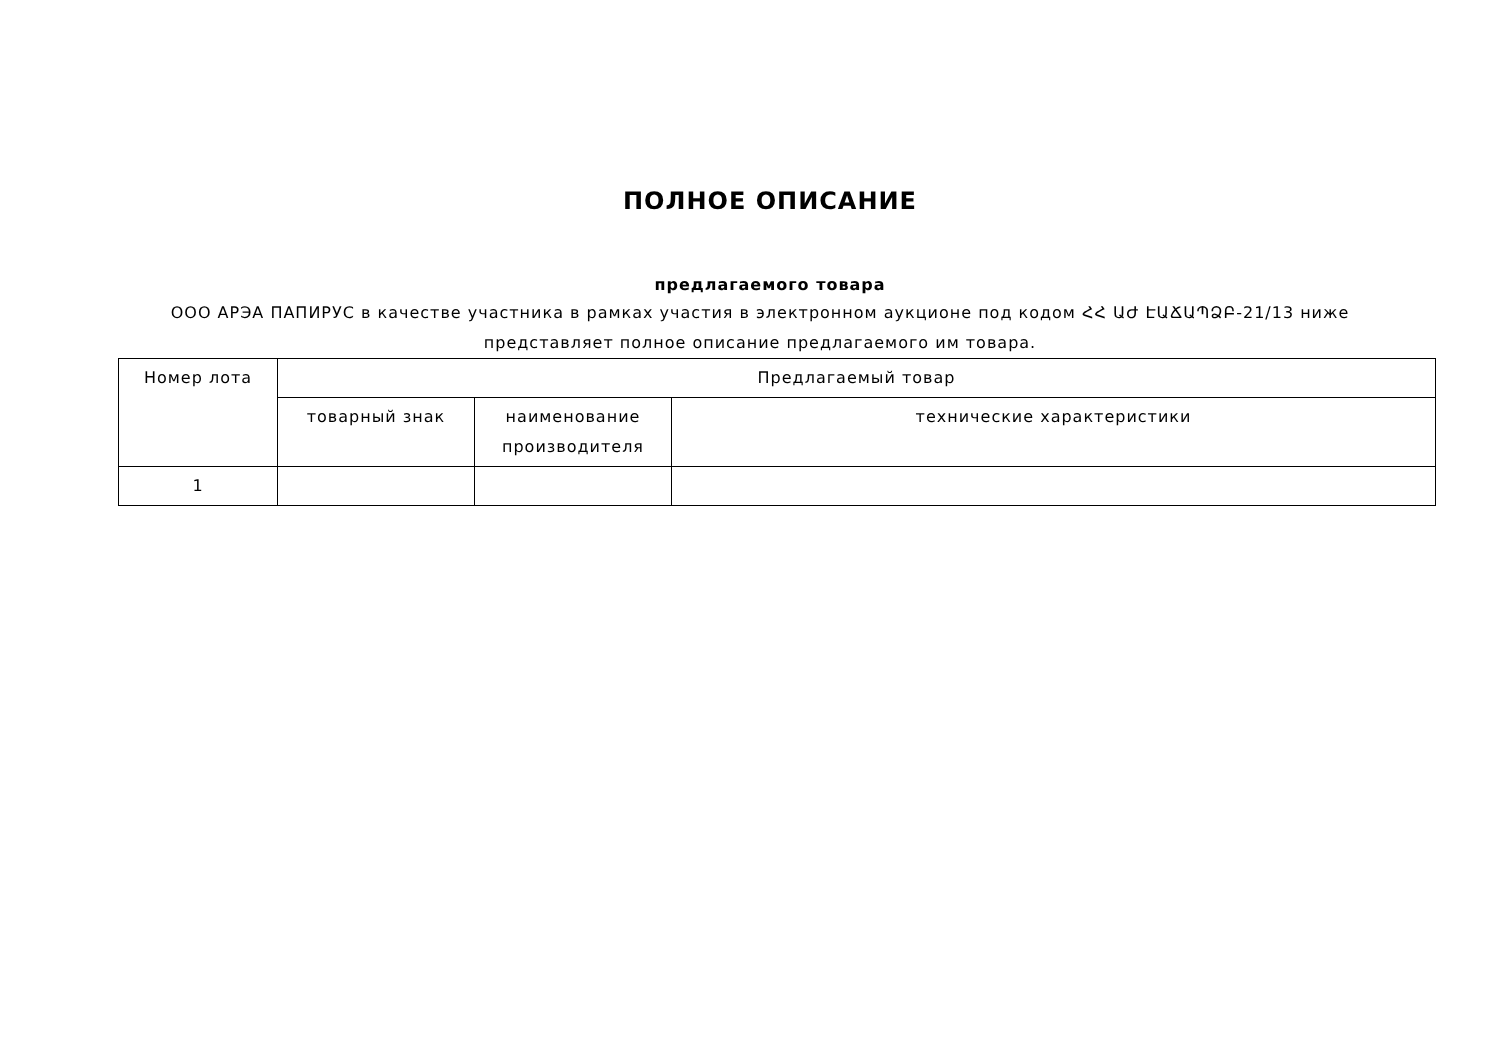ПОЛНОЕ ОПИСАНИЕ
предлагаемого товара
ООО АРЭА ПАПИРУС в качестве участника в рамках участия в электронном аукционе под кодом ՀՀ ԱԺ ԷԱՃԱՊՁԲ-21/13 ниже представляет полное описание предлагаемого им товара.
| Номер лота | Предлагаемый товар | | |
| --- | --- | --- | --- |
| | товарный знак | наименование производителя | технические характеристики |
| 1 | | | |